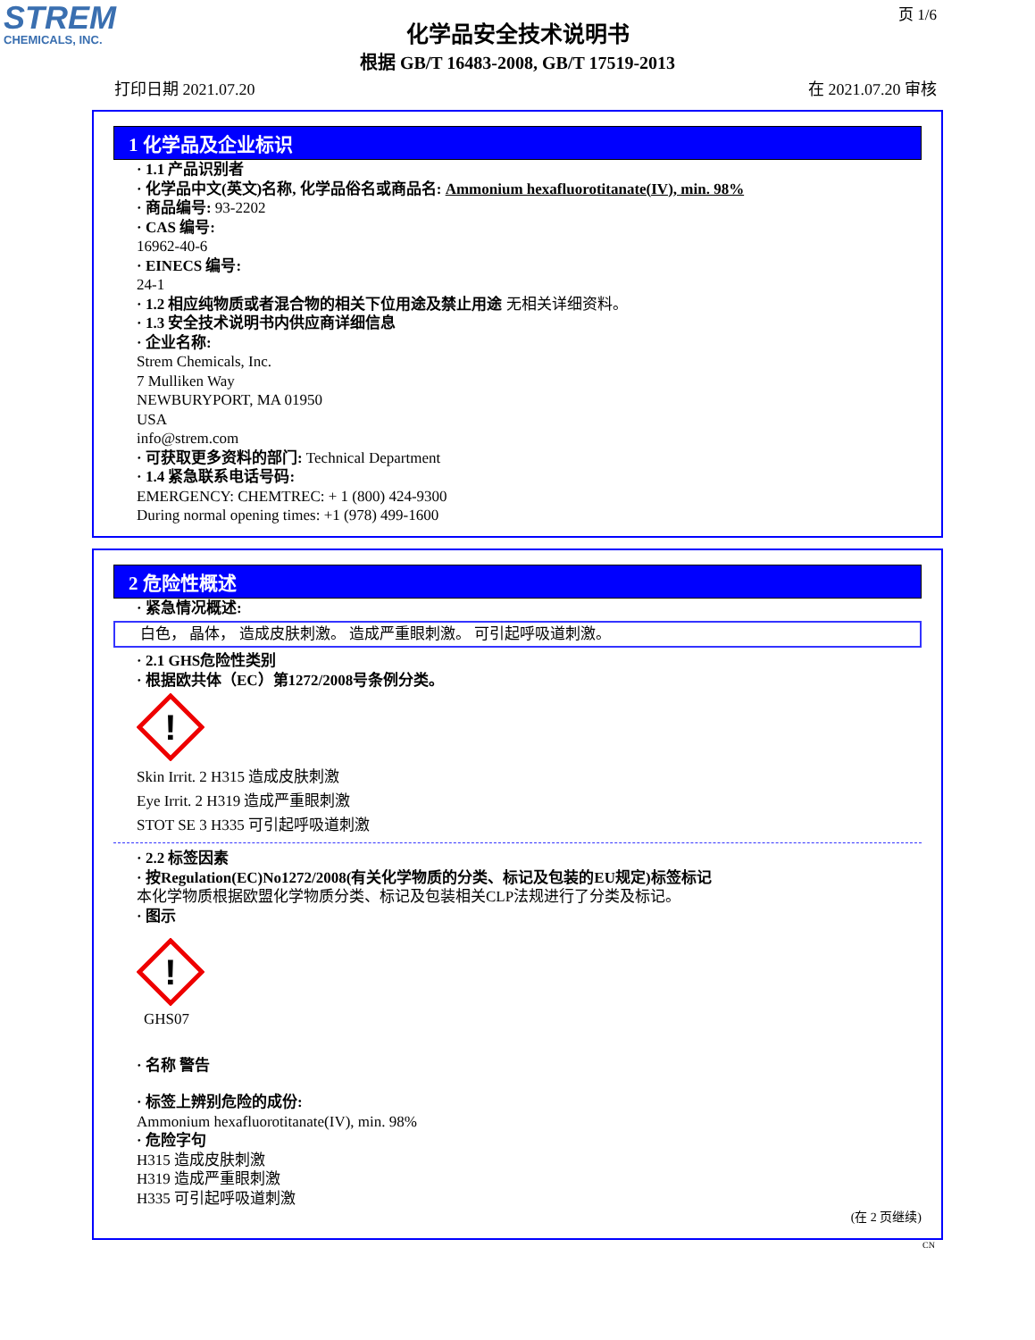STREM
CHEMICALS, INC.
页 1/6
化学品安全技术说明书
根据 GB/T 16483-2008, GB/T 17519-2013
打印日期 2021.07.20 在 2021.07.20 审核
1 化学品及企业标识
· 1.1 产品识别者
· 化学品中文(英文)名称, 化学品俗名或商品名: Ammonium hexafluorotitanate(IV), min. 98%
· 商品编号: 93-2202
· CAS 编号:
16962-40-6
· EINECS 编号:
24-1
· 1.2 相应纯物质或者混合物的相关下位用途及禁止用途 无相关详细资料。
· 1.3 安全技术说明书内供应商详细信息
· 企业名称:
Strem Chemicals, Inc.
7 Mulliken Way
NEWBURYPORT, MA 01950
USA
info@strem.com
· 可获取更多资料的部门: Technical Department
· 1.4 紧急联系电话号码:
EMERGENCY: CHEMTREC: + 1 (800) 424-9300
During normal opening times: +1 (978) 499-1600
2 危险性概述
· 紧急情况概述:
白色， 晶体， 造成皮肤刺激。 造成严重眼刺激。 可引起呼吸道刺激。
· 2.1 GHS危险性类别
· 根据欧共体（EC）第1272/2008号条例分类。
!
Skin Irrit. 2 H315 造成皮肤刺激
Eye Irrit. 2 H319 造成严重眼刺激
STOT SE 3 H335 可引起呼吸道刺激
· 2.2 标签因素
· 按Regulation(EC)No1272/2008(有关化学物质的分类、标记及包装的EU规定)标签标记
本化学物质根据欧盟化学物质分类、标记及包装相关CLP法规进行了分类及标记。
· 图示
!
GHS07
· 名称 警告
· 标签上辨别危险的成份:
Ammonium hexafluorotitanate(IV), min. 98%
· 危险字句
H315 造成皮肤刺激
H319 造成严重眼刺激
H335 可引起呼吸道刺激
(在 2 页继续)
CN